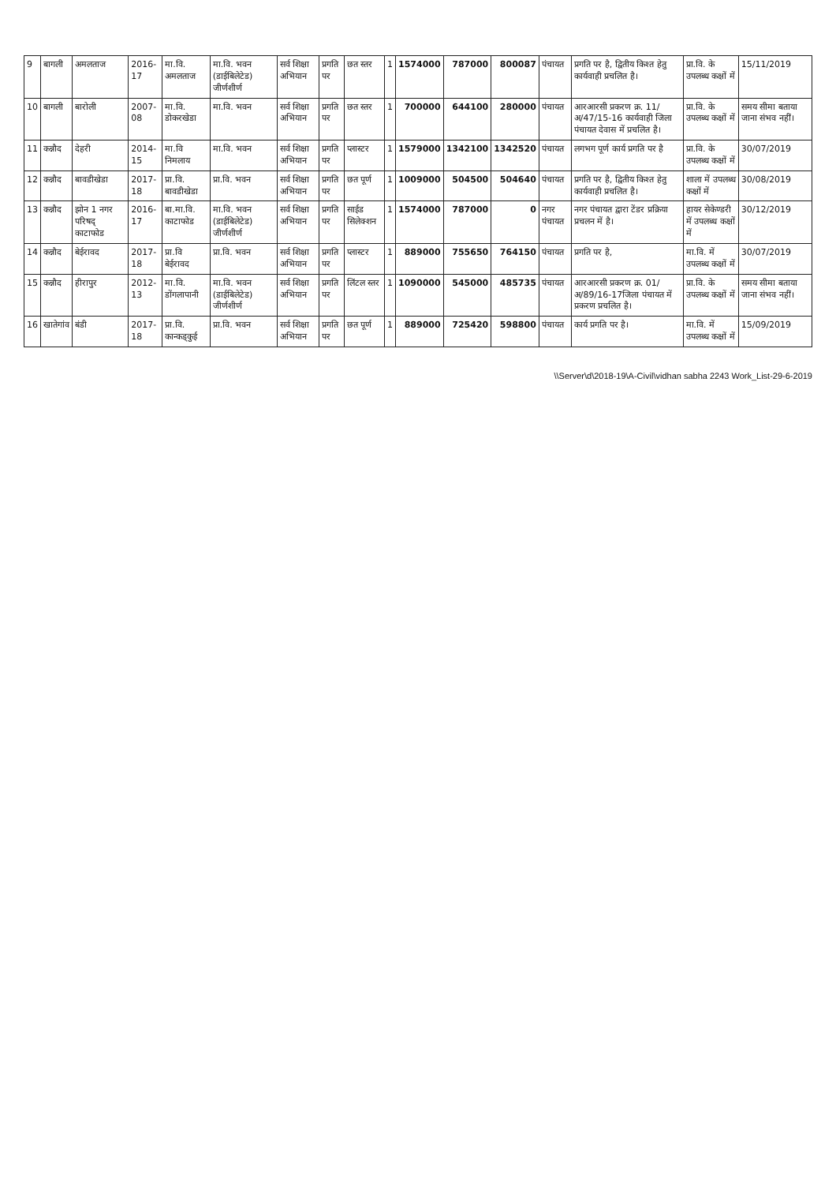| 9 | बागली | अमलताज | 2016-17 | मा.वि. अमलताज | मा.वि. भवन (डाईबिलेटेड) जीर्णशीर्ण | सर्व शिक्षा अभियान | प्रगति पर | छत स्तर | 1 | 1574000 | 787000 | 800087 | पंचायत | प्रगति पर है, द्वितीय किश्त हेतु कार्यवाही प्रचलित है। | प्रा.वि. के उपलब्ध कक्षों में | 15/11/2019 |
| 10 | बागली | बारोली | 2007-08 | मा.वि. डोकरखेडा | मा.वि. भवन | सर्व शिक्षा अभियान | प्रगति पर | छत स्तर | 1 | 700000 | 644100 | 280000 | पंचायत | आरआरसी प्रकरण क्र. 11/अ/47/15-16 कार्यवाही जिला पंचायत देवास में प्रचलित है। | प्रा.वि. के उपलब्ध कक्षों में | समय सीमा बताया जाना संभव नहीं। |
| 11 | कन्नौद | देहरी | 2014-15 | मा.वि निमलाय | मा.वि. भवन | सर्व शिक्षा अभियान | प्रगति पर | प्लास्टर | 1 | 1579000 | 1342100 | 1342520 | पंचायत | लगभग पूर्ण कार्य प्रगति पर है | प्रा.वि. के उपलब्ध कक्षों में | 30/07/2019 |
| 12 | कन्नौद | बावडीखेडा | 2017-18 | प्रा.वि. बावडीखेडा | प्रा.वि. भवन | सर्व शिक्षा अभियान | प्रगति पर | छत पूर्ण | 1 | 1009000 | 504500 | 504640 | पंचायत | प्रगति पर है, द्वितीय किश्त हेतु कार्यवाही प्रचलित है। | शाला में उपलब्ध कक्षों में | 30/08/2019 |
| 13 | कन्नौद | झोन 1 नगर परिषद् काटाफोड | 2016-17 | बा.मा.वि. काटाफोड | मा.वि. भवन (डाईबिलेटेड) जीर्णशीर्ण | सर्व शिक्षा अभियान | प्रगति पर | साईड सिलेक्शन | 1 | 1574000 | 787000 | 0 | नगर पंचायत | नगर पंचायत द्वारा टेंडर प्रक्रिया प्रचलन में है। | हायर सेकेण्डरी में उपलब्ध कक्षों में | 30/12/2019 |
| 14 | कन्नौद | बेईरावद | 2017-18 | प्रा.वि बेईरावद | प्रा.वि. भवन | सर्व शिक्षा अभियान | प्रगति पर | प्लास्टर | 1 | 889000 | 755650 | 764150 | पंचायत | प्रगति पर है, | मा.वि. में उपलब्ध कक्षों में | 30/07/2019 |
| 15 | कन्नौद | हीरापुर | 2012-13 | मा.वि. डोंगलापानी | मा.वि. भवन (डाईबिलेटेड) जीर्णशीर्ण | सर्व शिक्षा अभियान | प्रगति पर | लिंटल स्तर | 1 | 1090000 | 545000 | 485735 | पंचायत | आरआरसी प्रकरण क्र. 01/अ/89/16-17जिला पंचायत में प्रकरण प्रचलित है। | प्रा.वि. के उपलब्ध कक्षों में | समय सीमा बताया जाना संभव नहीं। |
| 16 | खातेगांव | बंडी | 2017-18 | प्रा.वि. कान्कड्कुई | प्रा.वि. भवन | सर्व शिक्षा अभियान | प्रगति पर | छत पूर्ण | 1 | 889000 | 725420 | 598800 | पंचायत | कार्य प्रगति पर है। | मा.वि. में उपलब्ध कक्षों में | 15/09/2019 |
\\Server\d\2018-19\A-Civil\vidhan sabha 2243 Work_List-29-6-2019